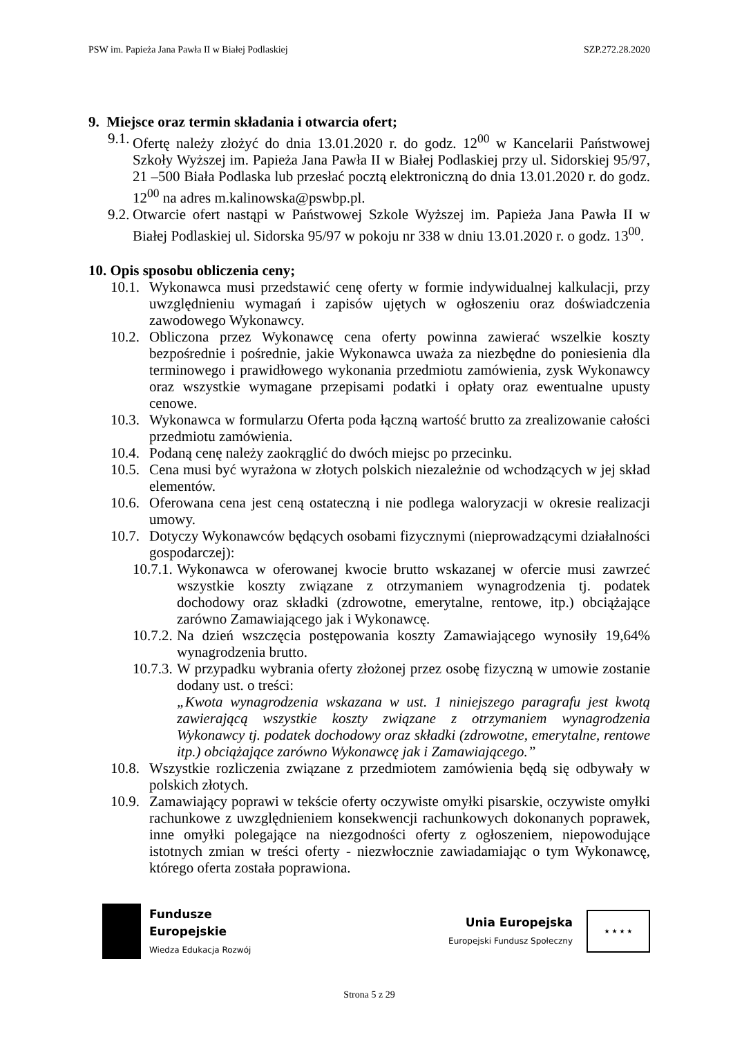PSW im. Papieża Jana Pawła II w Białej Podlaskiej SZP.272.28.2020
9. Miejsce oraz termin składania i otwarcia ofert;
9.1. Ofertę należy złożyć do dnia 13.01.2020 r. do godz. 12<sup>00</sup> w Kancelarii Państwowej Szkoły Wyższej im. Papieża Jana Pawła II w Białej Podlaskiej przy ul. Sidorskiej 95/97, 21 –500 Biała Podlaska lub przesłać pocztą elektroniczną do dnia 13.01.2020 r. do godz. 12<sup>00</sup> na adres m.kalinowska@pswbp.pl.
9.2. Otwarcie ofert nastąpi w Państwowej Szkole Wyższej im. Papieża Jana Pawła II w Białej Podlaskiej ul. Sidorska 95/97 w pokoju nr 338 w dniu 13.01.2020 r. o godz. 13<sup>00</sup>.
10. Opis sposobu obliczenia ceny;
10.1. Wykonawca musi przedstawić cenę oferty w formie indywidualnej kalkulacji, przy uwzględnieniu wymagań i zapisów ujętych w ogłoszeniu oraz doświadczenia zawodowego Wykonawcy.
10.2. Obliczona przez Wykonawcę cena oferty powinna zawierać wszelkie koszty bezpośrednie i pośrednie, jakie Wykonawca uważa za niezbędne do poniesienia dla terminowego i prawidłowego wykonania przedmiotu zamówienia, zysk Wykonawcy oraz wszystkie wymagane przepisami podatki i opłaty oraz ewentualne upusty cenowe.
10.3. Wykonawca w formularzu Oferta poda łączną wartość brutto za zrealizowanie całości przedmiotu zamówienia.
10.4. Podaną cenę należy zaokrąglić do dwóch miejsc po przecinku.
10.5. Cena musi być wyrażona w złotych polskich niezależnie od wchodzących w jej skład elementów.
10.6. Oferowana cena jest ceną ostateczną i nie podlega waloryzacji w okresie realizacji umowy.
10.7. Dotyczy Wykonawców będących osobami fizycznymi (nieprowadzącymi działalności gospodarczej):
10.7.1. Wykonawca w oferowanej kwocie brutto wskazanej w ofercie musi zawrzeć wszystkie koszty związane z otrzymaniem wynagrodzenia tj. podatek dochodowy oraz składki (zdrowotne, emerytalne, rentowe, itp.) obciążające zarówno Zamawiającego jak i Wykonawcę.
10.7.2. Na dzień wszczęcia postępowania koszty Zamawiającego wynosiły 19,64% wynagrodzenia brutto.
10.7.3. W przypadku wybrania oferty złożonej przez osobę fizyczną w umowie zostanie dodany ust. o treści:
„Kwota wynagrodzenia wskazana w ust. 1 niniejszego paragrafu jest kwotą zawierającą wszystkie koszty związane z otrzymaniem wynagrodzenia Wykonawcy tj. podatek dochodowy oraz składki (zdrowotne, emerytalne, rentowe itp.) obciążające zarówno Wykonawcę jak i Zamawiającego.”
10.8. Wszystkie rozliczenia związane z przedmiotem zamówienia będą się odbywały w polskich złotych.
10.9. Zamawiający poprawi w tekście oferty oczywiste omyłki pisarskie, oczywiste omyłki rachunkowe z uwzględnieniem konsekwencji rachunkowych dokonanych poprawek, inne omyłki polegające na niezgodności oferty z ogłoszeniem, niepowodujące istotnych zmian w treści oferty - niezwłocznie zawiadamiając o tym Wykonawcę, którego oferta została poprawiona.
Fundusze
Europejskie
Wiedza Edukacja Rozwój
Unia Europejska
Europejski Fundusz Społeczny
★ ★ ★ ★
Strona 5 z 29